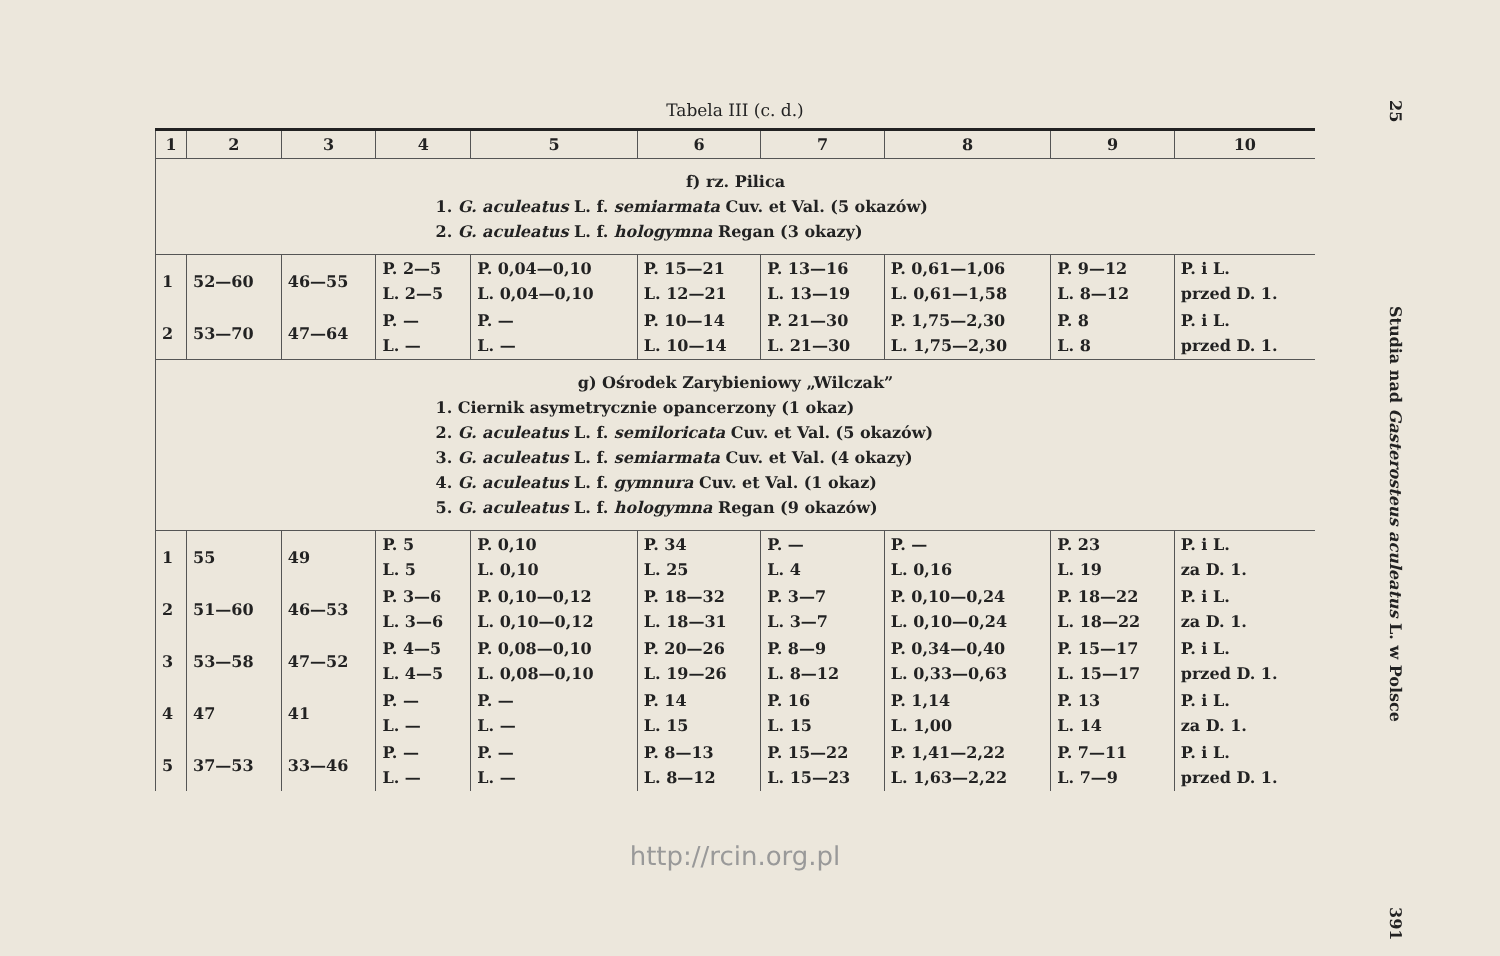Tabela III (c. d.)
| 1 | 2 | 3 | 4 | 5 | 6 | 7 | 8 | 9 | 10 |
| --- | --- | --- | --- | --- | --- | --- | --- | --- | --- |
| f) rz. Pilica 1. G. aculeatus L. f. semiarmata Cuv. et Val. (5 okazów) 2. G. aculeatus L. f. hologymna Regan (3 okazy) | | | | | | | | | |
| 1 | 52—60 | 46—55 | P. 2—5 L. 2—5 | P. 0,04—0,10 L. 0,04—0,10 | P. 15—21 L. 12—21 | P. 13—16 L. 13—19 | P. 0,61—1,06 L. 0,61—1,58 | P. 9—12 L. 8—12 | P. i L. przed D. 1. |
| 2 | 53—70 | 47—64 | P. — L. — | P. — L. — | P. 10—14 L. 10—14 | P. 21—30 L. 21—30 | P. 1,75—2,30 L. 1,75—2,30 | P. 8 L. 8 | P. i L. przed D. 1. |
| g) Ośrodek Zarybieniowy „Wilczak” 1. Ciernik asymetrycznie opancerzony (1 okaz) 2. G. aculeatus L. f. semiloricata Cuv. et Val. (5 okazów) 3. G. aculeatus L. f. semiarmata Cuv. et Val. (4 okazy) 4. G. aculeatus L. f. gymnura Cuv. et Val. (1 okaz) 5. G. aculeatus L. f. hologymna Regan (9 okazów) | | | | | | | | | |
| 1 | 55 | 49 | P. 5 L. 5 | P. 0,10 L. 0,10 | P. 34 L. 25 | P. — L. 4 | P. — L. 0,16 | P. 23 L. 19 | P. i L. za D. 1. |
| 2 | 51—60 | 46—53 | P. 3—6 L. 3—6 | P. 0,10—0,12 L. 0,10—0,12 | P. 18—32 L. 18—31 | P. 3—7 L. 3—7 | P. 0,10—0,24 L. 0,10—0,24 | P. 18—22 L. 18—22 | P. i L. za D. 1. |
| 3 | 53—58 | 47—52 | P. 4—5 L. 4—5 | P. 0,08—0,10 L. 0,08—0,10 | P. 20—26 L. 19—26 | P. 8—9 L. 8—12 | P. 0,34—0,40 L. 0,33—0,63 | P. 15—17 L. 15—17 | P. i L. przed D. 1. |
| 4 | 47 | 41 | P. — L. — | P. — L. — | P. 14 L. 15 | P. 16 L. 15 | P. 1,14 L. 1,00 | P. 13 L. 14 | P. i L. za D. 1. |
| 5 | 37—53 | 33—46 | P. — L. — | P. — L. — | P. 8—13 L. 8—12 | P. 15—22 L. 15—23 | P. 1,41—2,22 L. 1,63—2,22 | P. 7—11 L. 7—9 | P. i L. przed D. 1. |
http://rcin.org.pl
25 Studia nad Gasterosteus aculeatus L. w Polsce 391